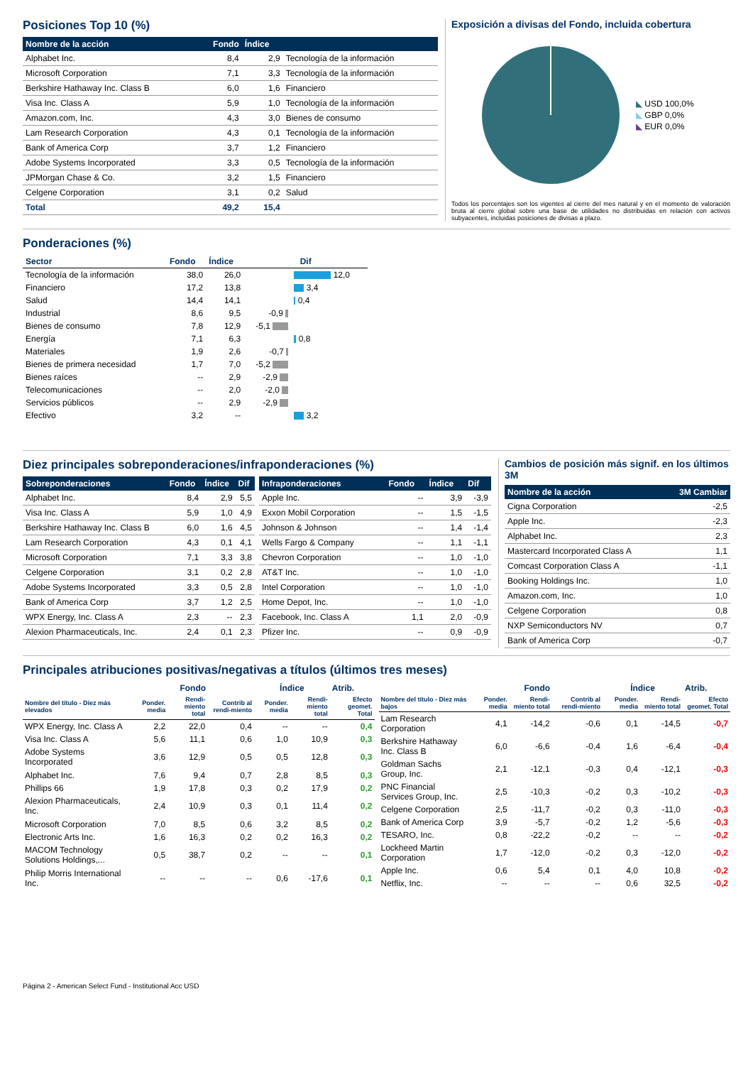Posiciones Top 10 (%)
| Nombre de la acción | Fondo | Índice | |
| --- | --- | --- | --- |
| Alphabet Inc. | 8,4 | 2,9 | Tecnología de la información |
| Microsoft Corporation | 7,1 | 3,3 | Tecnología de la información |
| Berkshire Hathaway Inc. Class B | 6,0 | 1,6 | Financiero |
| Visa Inc. Class A | 5,9 | 1,0 | Tecnología de la información |
| Amazon.com, Inc. | 4,3 | 3,0 | Bienes de consumo |
| Lam Research Corporation | 4,3 | 0,1 | Tecnología de la información |
| Bank of America Corp | 3,7 | 1,2 | Financiero |
| Adobe Systems Incorporated | 3,3 | 0,5 | Tecnología de la información |
| JPMorgan Chase & Co. | 3,2 | 1,5 | Financiero |
| Celgene Corporation | 3,1 | 0,2 | Salud |
| Total | 49,2 | 15,4 | |
Exposición a divisas del Fondo, incluida cobertura
◣ USD 100,0%
◣ GBP 0,0%
◣ EUR 0,0%
Todos los porcentajes son los vigentes al cierre del mes natural y en el momento de valoración bruta al cierre global sobre una base de utilidades no distribuidas en relación con activos subyacentes, incluidas posiciones de divisas a plazo.
Ponderaciones (%)
| Sector | Fondo | Índice | Dif | |
| Tecnología de la información | 38,0 | 26,0 | | 12,0 |
| Financiero | 17,2 | 13,8 | | 3,4 |
| Salud | 14,4 | 14,1 | | 0,4 |
| Industrial | 8,6 | 9,5 | -0,9 | |
| Bienes de consumo | 7,8 | 12,9 | -5,1 | |
| Energía | 7,1 | 6,3 | | 0,8 |
| Materiales | 1,9 | 2,6 | -0,7 | |
| Bienes de primera necesidad | 1,7 | 7,0 | -5,2 | |
| Bienes raíces | -- | 2,9 | -2,9 | |
| Telecomunicaciones | -- | 2,0 | -2,0 | |
| Servicios públicos | -- | 2,9 | -2,9 | |
| Efectivo | 3,2 | -- | | 3,2 |
Diez principales sobreponderaciones/infraponderaciones (%)
| Sobreponderaciones | Fondo | Índice | Dif |
| --- | --- | --- | --- |
| Alphabet Inc. | 8,4 | 2,9 | 5,5 |
| Visa Inc. Class A | 5,9 | 1,0 | 4,9 |
| Berkshire Hathaway Inc. Class B | 6,0 | 1,6 | 4,5 |
| Lam Research Corporation | 4,3 | 0,1 | 4,1 |
| Microsoft Corporation | 7,1 | 3,3 | 3,8 |
| Celgene Corporation | 3,1 | 0,2 | 2,8 |
| Adobe Systems Incorporated | 3,3 | 0,5 | 2,8 |
| Bank of America Corp | 3,7 | 1,2 | 2,5 |
| WPX Energy, Inc. Class A | 2,3 | -- | 2,3 |
| Alexion Pharmaceuticals, Inc. | 2,4 | 0,1 | 2,3 |
| Infraponderaciones | Fondo | Índice | Dif |
| --- | --- | --- | --- |
| Apple Inc. | -- | 3,9 | -3,9 |
| Exxon Mobil Corporation | -- | 1,5 | -1,5 |
| Johnson & Johnson | -- | 1,4 | -1,4 |
| Wells Fargo & Company | -- | 1,1 | -1,1 |
| Chevron Corporation | -- | 1,0 | -1,0 |
| AT&T Inc. | -- | 1,0 | -1,0 |
| Intel Corporation | -- | 1,0 | -1,0 |
| Home Depot, Inc. | -- | 1,0 | -1,0 |
| Facebook, Inc. Class A | 1,1 | 2,0 | -0,9 |
| Pfizer Inc. | -- | 0,9 | -0,9 |
Cambios de posición más signif. en los últimos 3M
| Nombre de la acción | 3M Cambiar |
| --- | --- |
| Cigna Corporation | -2,5 |
| Apple Inc. | -2,3 |
| Alphabet Inc. | 2,3 |
| Mastercard Incorporated Class A | 1,1 |
| Comcast Corporation Class A | -1,1 |
| Booking Holdings Inc. | 1,0 |
| Amazon.com, Inc. | 1,0 |
| Celgene Corporation | 0,8 |
| NXP Semiconductors NV | 0,7 |
| Bank of America Corp | -0,7 |
Principales atribuciones positivas/negativas a títulos (últimos tres meses)
| | Fondo | | | Índice | | Atrib. |
| Nombre del título - Diez más elevados | Ponder. media | Rendi-miento total | Contrib al rendi-miento | Ponder. media | Rendi-miento total | Efecto geomet. Total |
| WPX Energy, Inc. Class A | 2,2 | 22,0 | 0,4 | -- | -- | 0,4 |
| Visa Inc. Class A | 5,6 | 11,1 | 0,6 | 1,0 | 10,9 | 0,3 |
| Adobe Systems Incorporated | 3,6 | 12,9 | 0,5 | 0,5 | 12,8 | 0,3 |
| Alphabet Inc. | 7,6 | 9,4 | 0,7 | 2,8 | 8,5 | 0,3 |
| Phillips 66 | 1,9 | 17,8 | 0,3 | 0,2 | 17,9 | 0,2 |
| Alexion Pharmaceuticals, Inc. | 2,4 | 10,9 | 0,3 | 0,1 | 11,4 | 0,2 |
| Microsoft Corporation | 7,0 | 8,5 | 0,6 | 3,2 | 8,5 | 0,2 |
| Electronic Arts Inc. | 1,6 | 16,3 | 0,2 | 0,2 | 16,3 | 0,2 |
| MACOM Technology Solutions Holdings,... | 0,5 | 38,7 | 0,2 | -- | -- | 0,1 |
| Philip Morris International Inc. | -- | -- | -- | 0,6 | -17,6 | 0,1 |
| | Fondo | | | Índice | | Atrib. |
| Nombre del título - Diez más bajos | Ponder. media | Rendi-miento total | Contrib al rendi-miento | Ponder. media | Rendi-miento total | Efecto geomet. Total |
| Lam Research Corporation | 4,1 | -14,2 | -0,6 | 0,1 | -14,5 | -0,7 |
| Berkshire Hathaway Inc. Class B | 6,0 | -6,6 | -0,4 | 1,6 | -6,4 | -0,4 |
| Goldman Sachs Group, Inc. | 2,1 | -12,1 | -0,3 | 0,4 | -12,1 | -0,3 |
| PNC Financial Services Group, Inc. | 2,5 | -10,3 | -0,2 | 0,3 | -10,2 | -0,3 |
| Celgene Corporation | 2,5 | -11,7 | -0,2 | 0,3 | -11,0 | -0,3 |
| Bank of America Corp | 3,9 | -5,7 | -0,2 | 1,2 | -5,6 | -0,3 |
| TESARO, Inc. | 0,8 | -22,2 | -0,2 | -- | -- | -0,2 |
| Lockheed Martin Corporation | 1,7 | -12,0 | -0,2 | 0,3 | -12,0 | -0,2 |
| Apple Inc. | 0,6 | 5,4 | 0,1 | 4,0 | 10,8 | -0,2 |
| Netflix, Inc. | -- | -- | -- | 0,6 | 32,5 | -0,2 |
Página 2 - American Select Fund - Institutional Acc USD